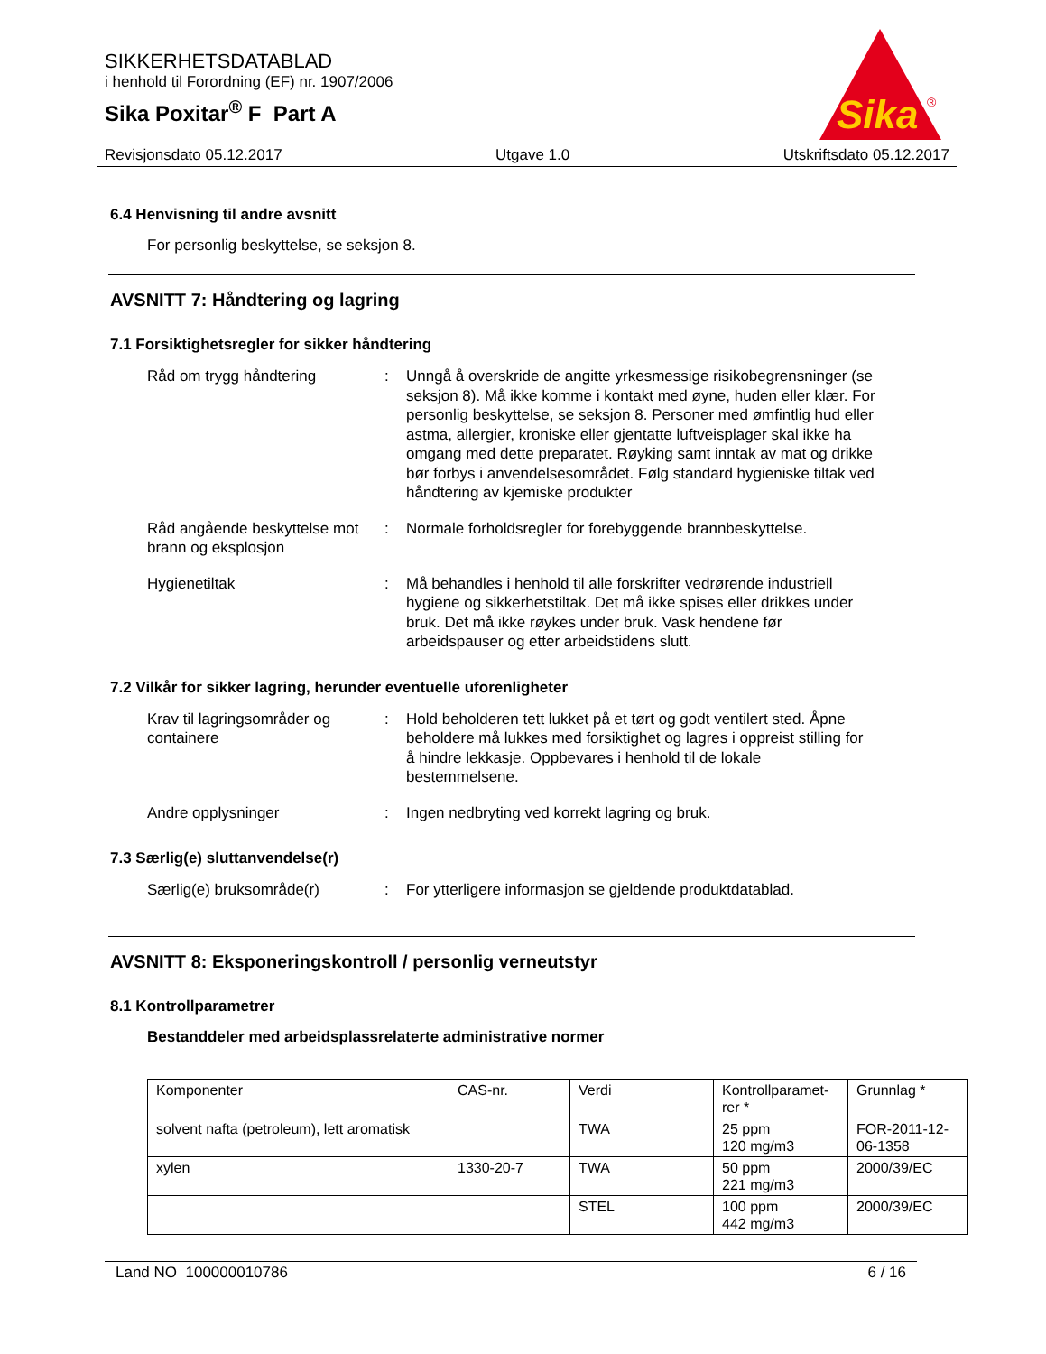SIKKERHETSDATABLAD
i henhold til Forordning (EF) nr. 1907/2006
Sika Poxitar<sup>®</sup> F Part A
Sika
®
Revisjonsdato 05.12.2017 Utgave 1.0 Utskriftsdato 05.12.2017
6.4 Henvisning til andre avsnitt
For personlig beskyttelse, se seksjon 8.
AVSNITT 7: Håndtering og lagring
7.1 Forsiktighetsregler for sikker håndtering
Råd om trygg håndtering : Unngå å overskride de angitte yrkesmessige risikobegrensninger (se seksjon 8). Må ikke komme i kontakt med øyne, huden eller klær. For personlig beskyttelse, se seksjon 8. Personer med ømfintlig hud eller astma, allergier, kroniske eller gjentatte luftveisplager skal ikke ha omgang med dette preparatet. Røyking samt inntak av mat og drikke bør forbys i anvendelsesområdet. Følg standard hygieniske tiltak ved håndtering av kjemiske produkter
Råd angående beskyttelse mot brann og eksplosjon
: Normale forholdsregler for forebyggende brannbeskyttelse.
Hygienetiltak : Må behandles i henhold til alle forskrifter vedrørende industriell hygiene og sikkerhetstiltak. Det må ikke spises eller drikkes under bruk. Det må ikke røykes under bruk. Vask hendene før arbeidspauser og etter arbeidstidens slutt.
7.2 Vilkår for sikker lagring, herunder eventuelle uforenligheter
Krav til lagringsområder og containere
: Hold beholderen tett lukket på et tørt og godt ventilert sted. Åpne beholdere må lukkes med forsiktighet og lagres i oppreist stilling for å hindre lekkasje. Oppbevares i henhold til de lokale bestemmelsene.
Andre opplysninger : Ingen nedbryting ved korrekt lagring og bruk.
7.3 Særlig(e) sluttanvendelse(r)
Særlig(e) bruksområde(r) : For ytterligere informasjon se gjeldende produktdatablad.
AVSNITT 8: Eksponeringskontroll / personlig verneutstyr
8.1 Kontrollparametrer
Bestanddeler med arbeidsplassrelaterte administrative normer
| Komponenter | CAS-nr. | Verdi | Kontrollparamet-rer * | Grunnlag * |
| solvent nafta (petroleum), lett aromatisk | | TWA | 25 ppm 120 mg/m3 | FOR-2011-12-06-1358 |
| xylen | 1330-20-7 | TWA | 50 ppm 221 mg/m3 | 2000/39/EC |
| | | STEL | 100 ppm 442 mg/m3 | 2000/39/EC |
Land NO 100000010786 6 / 16